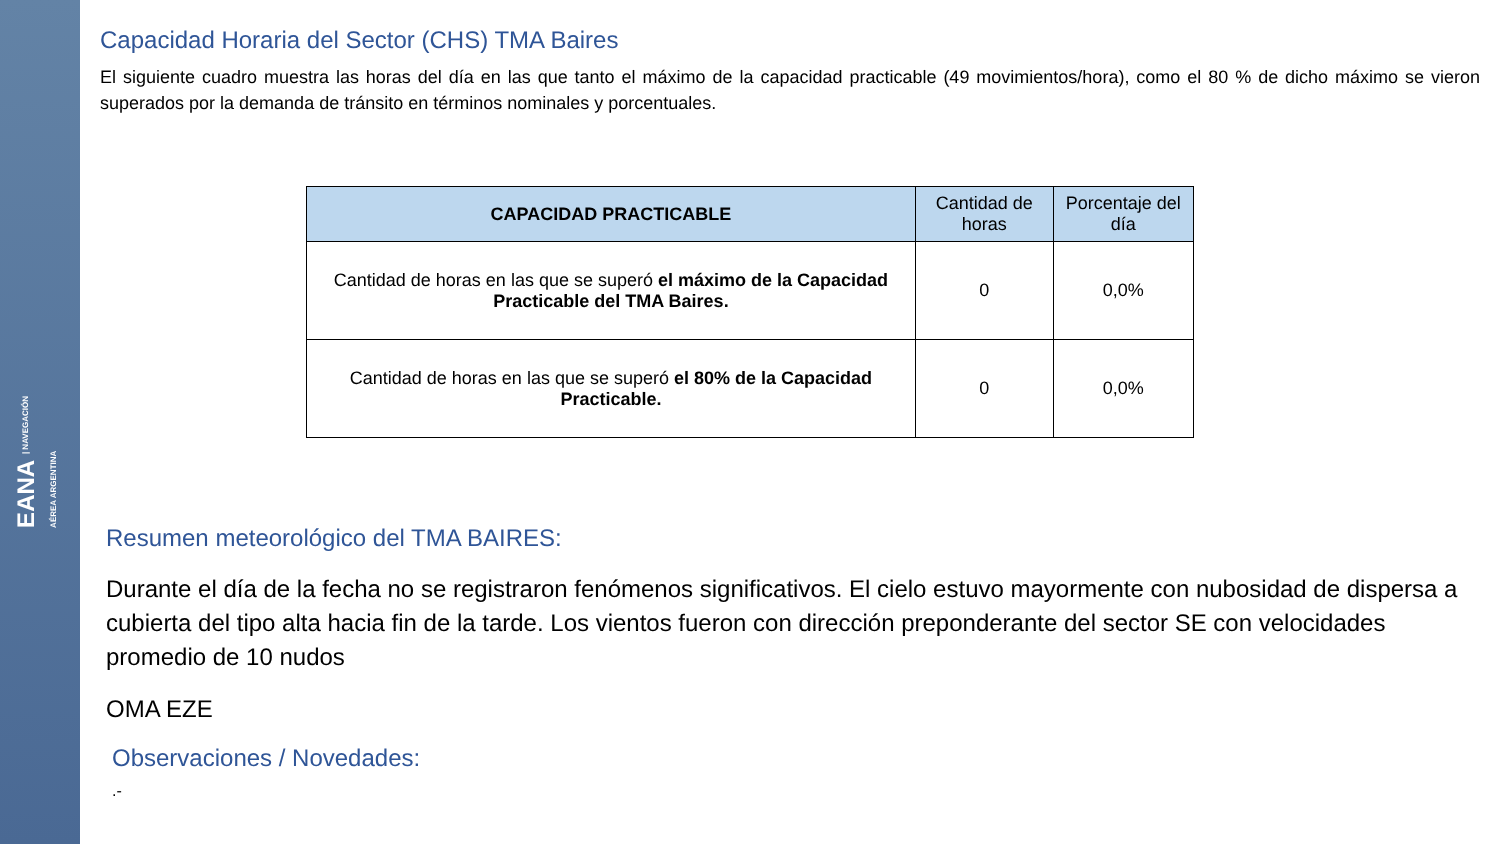EANA | NAVEGACIÓN
AÉREA ARGENTINA
Capacidad Horaria del Sector (CHS) TMA Baires
El siguiente cuadro muestra las horas del día en las que tanto el máximo de la capacidad practicable (49 movimientos/hora), como el 80 % de dicho máximo se vieron superados por la demanda de tránsito en términos nominales y porcentuales.
| CAPACIDAD PRACTICABLE | Cantidad de horas | Porcentaje del día |
| --- | --- | --- |
| Cantidad de horas en las que se superó el máximo de la Capacidad Practicable del TMA Baires. | 0 | 0,0% |
| Cantidad de horas en las que se superó el 80% de la Capacidad Practicable. | 0 | 0,0% |
Resumen meteorológico del TMA BAIRES:
Durante el día de la fecha no se registraron fenómenos significativos. El cielo estuvo mayormente con nubosidad de dispersa a cubierta del tipo alta hacia fin de la tarde. Los vientos fueron con dirección preponderante del sector SE con velocidades promedio de 10 nudos
OMA EZE
Observaciones / Novedades:
.-